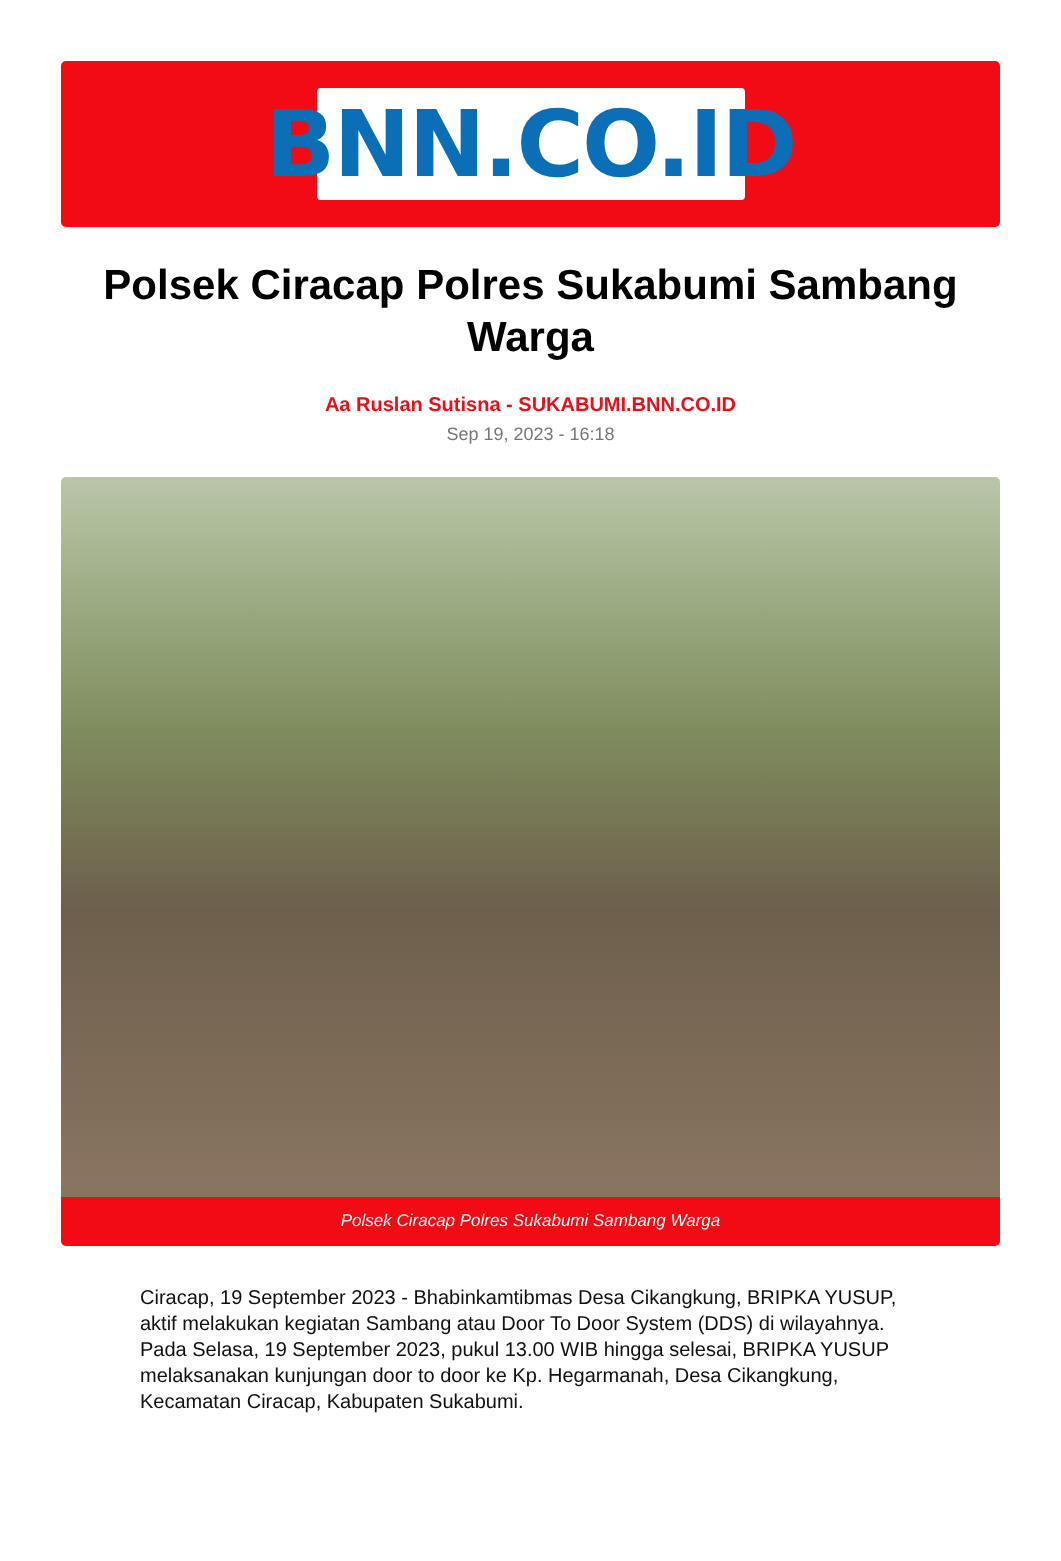BNN.CO.ID
Polsek Ciracap Polres Sukabumi Sambang Warga
Aa Ruslan Sutisna - SUKABUMI.BNN.CO.ID
Sep 19, 2023 - 16:18
Polsek Ciracap Polres Sukabumi Sambang Warga
Ciracap, 19 September 2023 - Bhabinkamtibmas Desa Cikangkung, BRIPKA YUSUP, aktif melakukan kegiatan Sambang atau Door To Door System (DDS) di wilayahnya. Pada Selasa, 19 September 2023, pukul 13.00 WIB hingga selesai, BRIPKA YUSUP melaksanakan kunjungan door to door ke Kp. Hegarmanah, Desa Cikangkung, Kecamatan Ciracap, Kabupaten Sukabumi.